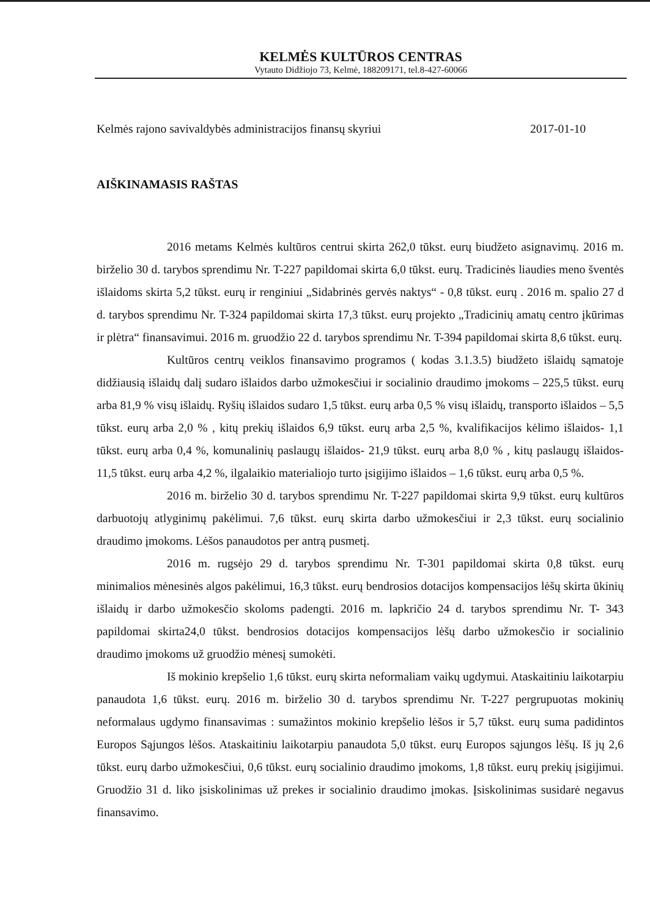KELMĖS KULTŪROS CENTRAS
Vytauto Didžiojo 73, Kelmė, 188209171, tel.8-427-60066
Kelmės rajono savivaldybės administracijos finansų skyriui 2017-01-10
AIŠKINAMASIS RAŠTAS
2016 metams Kelmės kultūros centrui skirta 262,0 tūkst. eurų biudžeto asignavimų. 2016 m. birželio 30 d. tarybos sprendimu Nr. T-227 papildomai skirta 6,0 tūkst. eurų. Tradicinės liaudies meno šventės išlaidoms skirta 5,2 tūkst. eurų ir renginiui „Sidabrinės gervės naktys“ - 0,8 tūkst. eurų . 2016 m. spalio 27 d d. tarybos sprendimu Nr. T-324 papildomai skirta 17,3 tūkst. eurų projekto „Tradicinių amatų centro įkūrimas ir plėtra“ finansavimui. 2016 m. gruodžio 22 d. tarybos sprendimu Nr. T-394 papildomai skirta 8,6 tūkst. eurų.
Kultūros centrų veiklos finansavimo programos ( kodas 3.1.3.5) biudžeto išlaidų sąmatoje didžiausią išlaidų dalį sudaro išlaidos darbo užmokesčiui ir socialinio draudimo įmokoms – 225,5 tūkst. eurų arba 81,9 % visų išlaidų. Ryšių išlaidos sudaro 1,5 tūkst. eurų arba 0,5 % visų išlaidų, transporto išlaidos – 5,5 tūkst. eurų arba 2,0 % , kitų prekių išlaidos 6,9 tūkst. eurų arba 2,5 %, kvalifikacijos kėlimo išlaidos- 1,1 tūkst. eurų arba 0,4 %, komunalinių paslaugų išlaidos- 21,9 tūkst. eurų arba 8,0 % , kitų paslaugų išlaidos- 11,5 tūkst. eurų arba 4,2 %, ilgalaikio materialiojo turto įsigijimo išlaidos – 1,6 tūkst. eurų arba 0,5 %.
2016 m. birželio 30 d. tarybos sprendimu Nr. T-227 papildomai skirta 9,9 tūkst. eurų kultūros darbuotojų atlyginimų pakėlimui. 7,6 tūkst. eurų skirta darbo užmokesčiui ir 2,3 tūkst. eurų socialinio draudimo įmokoms. Lėšos panaudotos per antrą pusmetį.
2016 m. rugsėjo 29 d. tarybos sprendimu Nr. T-301 papildomai skirta 0,8 tūkst. eurų minimalios mėnesinės algos pakėlimui, 16,3 tūkst. eurų bendrosios dotacijos kompensacijos lėšų skirta ūkinių išlaidų ir darbo užmokesčio skoloms padengti. 2016 m. lapkričio 24 d. tarybos sprendimu Nr. T- 343 papildomai skirta24,0 tūkst. bendrosios dotacijos kompensacijos lėšų darbo užmokesčio ir socialinio draudimo įmokoms už gruodžio mėnesį sumokėti.
Iš mokinio krepšelio 1,6 tūkst. eurų skirta neformaliam vaikų ugdymui. Ataskaitiniu laikotarpiu panaudota 1,6 tūkst. eurų. 2016 m. birželio 30 d. tarybos sprendimu Nr. T-227 pergrupuotas mokinių neformalaus ugdymo finansavimas : sumažintos mokinio krepšelio lėšos ir 5,7 tūkst. eurų suma padidintos Europos Sąjungos lėšos. Ataskaitiniu laikotarpiu panaudota 5,0 tūkst. eurų Europos sąjungos lėšų. Iš jų 2,6 tūkst. eurų darbo užmokesčiui, 0,6 tūkst. eurų socialinio draudimo įmokoms, 1,8 tūkst. eurų prekių įsigijimui. Gruodžio 31 d. liko įsiskolinimas už prekes ir socialinio draudimo įmokas. Įsiskolinimas susidarė negavus finansavimo.